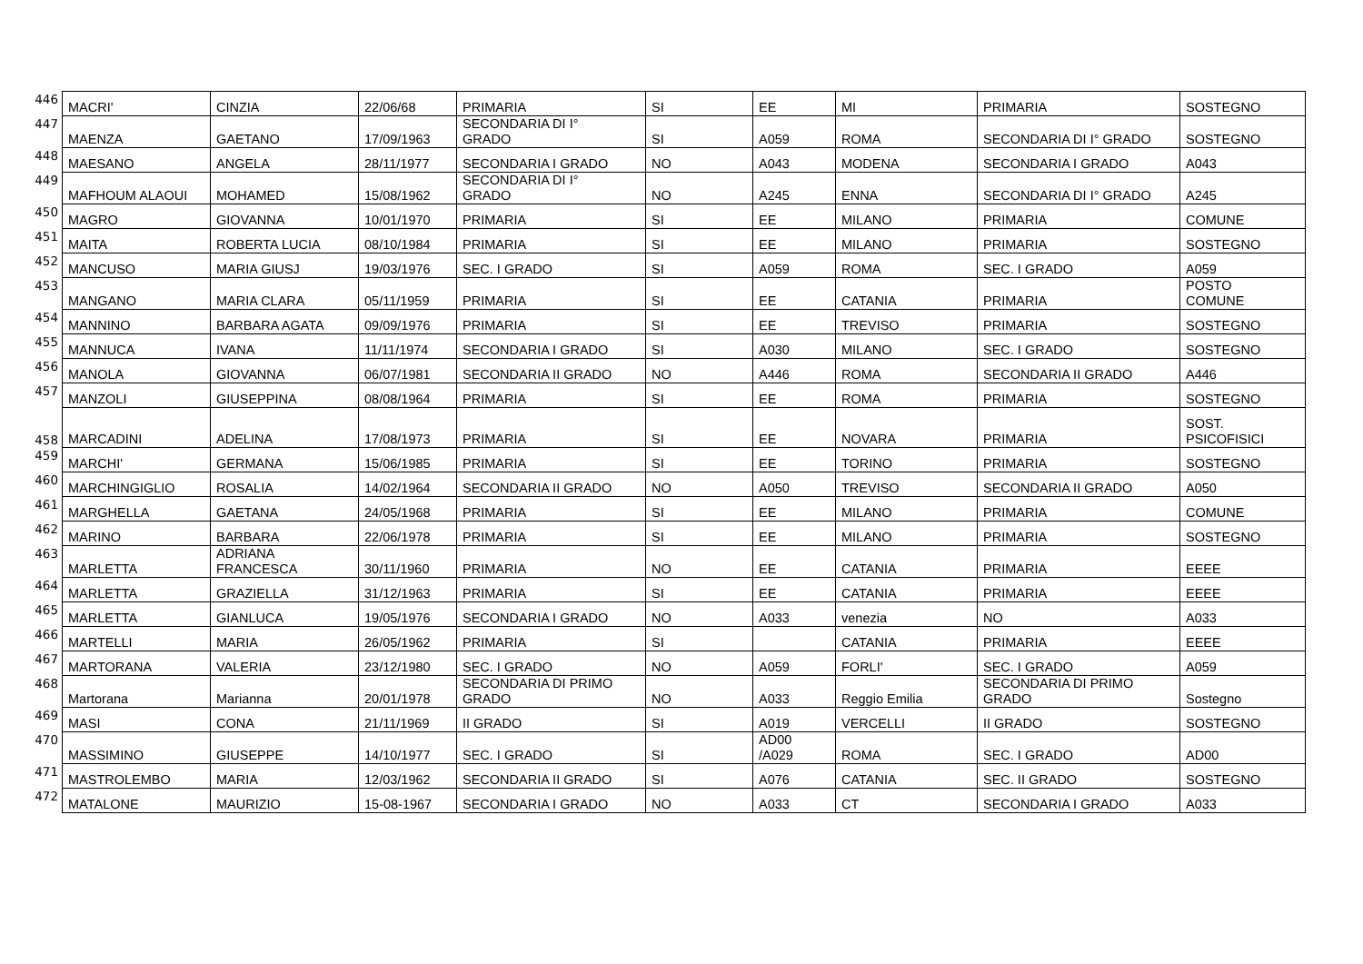| 446 | MACRI' | CINZIA | 22/06/68 | PRIMARIA | SI | EE | MI | PRIMARIA | SOSTEGNO |
| 447 | MAENZA | GAETANO | 17/09/1963 | SECONDARIA DI I° GRADO | SI | A059 | ROMA | SECONDARIA DI I° GRADO | SOSTEGNO |
| 448 | MAESANO | ANGELA | 28/11/1977 | SECONDARIA I GRADO | NO | A043 | MODENA | SECONDARIA I GRADO | A043 |
| 449 | MAFHOUM ALAOUI | MOHAMED | 15/08/1962 | SECONDARIA DI I° GRADO | NO | A245 | ENNA | SECONDARIA DI I° GRADO | A245 |
| 450 | MAGRO | GIOVANNA | 10/01/1970 | PRIMARIA | SI | EE | MILANO | PRIMARIA | COMUNE |
| 451 | MAITA | ROBERTA LUCIA | 08/10/1984 | PRIMARIA | SI | EE | MILANO | PRIMARIA | SOSTEGNO |
| 452 | MANCUSO | MARIA GIUSJ | 19/03/1976 | SEC. I GRADO | SI | A059 | ROMA | SEC. I GRADO | A059 |
| 453 | MANGANO | MARIA CLARA | 05/11/1959 | PRIMARIA | SI | EE | CATANIA | PRIMARIA | POSTO COMUNE |
| 454 | MANNINO | BARBARA AGATA | 09/09/1976 | PRIMARIA | SI | EE | TREVISO | PRIMARIA | SOSTEGNO |
| 455 | MANNUCA | IVANA | 11/11/1974 | SECONDARIA I GRADO | SI | A030 | MILANO | SEC. I GRADO | SOSTEGNO |
| 456 | MANOLA | GIOVANNA | 06/07/1981 | SECONDARIA II GRADO | NO | A446 | ROMA | SECONDARIA II GRADO | A446 |
| 457 | MANZOLI | GIUSEPPINA | 08/08/1964 | PRIMARIA | SI | EE | ROMA | PRIMARIA | SOSTEGNO |
| 458 | MARCADINI | ADELINA | 17/08/1973 | PRIMARIA | SI | EE | NOVARA | PRIMARIA | SOST. PSICOFISICI |
| 459 | MARCHI' | GERMANA | 15/06/1985 | PRIMARIA | SI | EE | TORINO | PRIMARIA | SOSTEGNO |
| 460 | MARCHINGIGLIO | ROSALIA | 14/02/1964 | SECONDARIA II GRADO | NO | A050 | TREVISO | SECONDARIA II GRADO | A050 |
| 461 | MARGHELLA | GAETANA | 24/05/1968 | PRIMARIA | SI | EE | MILANO | PRIMARIA | COMUNE |
| 462 | MARINO | BARBARA | 22/06/1978 | PRIMARIA | SI | EE | MILANO | PRIMARIA | SOSTEGNO |
| 463 | MARLETTA | ADRIANA FRANCESCA | 30/11/1960 | PRIMARIA | NO | EE | CATANIA | PRIMARIA | EEEE |
| 464 | MARLETTA | GRAZIELLA | 31/12/1963 | PRIMARIA | SI | EE | CATANIA | PRIMARIA | EEEE |
| 465 | MARLETTA | GIANLUCA | 19/05/1976 | SECONDARIA I GRADO | NO | A033 | venezia | NO | A033 |
| 466 | MARTELLI | MARIA | 26/05/1962 | PRIMARIA | SI | | CATANIA | PRIMARIA | EEEE |
| 467 | MARTORANA | VALERIA | 23/12/1980 | SEC. I GRADO | NO | A059 | FORLI' | SEC. I GRADO | A059 |
| 468 | Martorana | Marianna | 20/01/1978 | SECONDARIA DI PRIMO GRADO | NO | A033 | Reggio Emilia | SECONDARIA DI PRIMO GRADO | Sostegno |
| 469 | MASI | CONA | 21/11/1969 | II GRADO | SI | A019 | VERCELLI | II GRADO | SOSTEGNO |
| 470 | MASSIMINO | GIUSEPPE | 14/10/1977 | SEC. I GRADO | SI | AD00 /A029 | ROMA | SEC. I GRADO | AD00 |
| 471 | MASTROLEMBO | MARIA | 12/03/1962 | SECONDARIA II GRADO | SI | A076 | CATANIA | SEC. II GRADO | SOSTEGNO |
| 472 | MATALONE | MAURIZIO | 15-08-1967 | SECONDARIA I GRADO | NO | A033 | CT | SECONDARIA I GRADO | A033 |